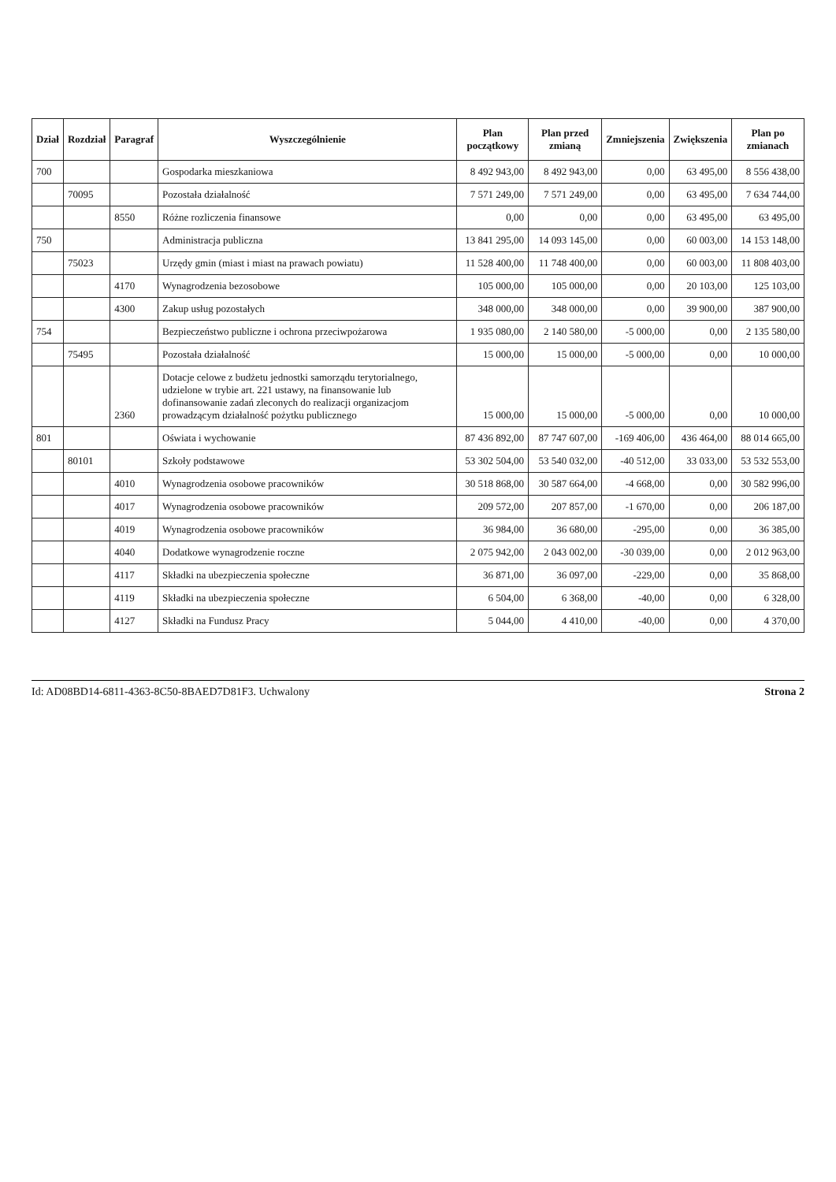| Dział | Rozdział | Paragraf | Wyszczególnienie | Plan początkowy | Plan przed zmianą | Zmniejszenia | Zwiększenia | Plan po zmianach |
| --- | --- | --- | --- | --- | --- | --- | --- | --- |
| 700 | | | Gospodarka mieszkaniowa | 8 492 943,00 | 8 492 943,00 | 0,00 | 63 495,00 | 8 556 438,00 |
| | 70095 | | Pozostała działalność | 7 571 249,00 | 7 571 249,00 | 0,00 | 63 495,00 | 7 634 744,00 |
| | | 8550 | Różne rozliczenia finansowe | 0,00 | 0,00 | 0,00 | 63 495,00 | 63 495,00 |
| 750 | | | Administracja publiczna | 13 841 295,00 | 14 093 145,00 | 0,00 | 60 003,00 | 14 153 148,00 |
| | 75023 | | Urzędy gmin (miast i miast na prawach powiatu) | 11 528 400,00 | 11 748 400,00 | 0,00 | 60 003,00 | 11 808 403,00 |
| | | 4170 | Wynagrodzenia bezosobowe | 105 000,00 | 105 000,00 | 0,00 | 20 103,00 | 125 103,00 |
| | | 4300 | Zakup usług pozostałych | 348 000,00 | 348 000,00 | 0,00 | 39 900,00 | 387 900,00 |
| 754 | | | Bezpieczeństwo publiczne i ochrona przeciwpożarowa | 1 935 080,00 | 2 140 580,00 | -5 000,00 | 0,00 | 2 135 580,00 |
| | 75495 | | Pozostała działalność | 15 000,00 | 15 000,00 | -5 000,00 | 0,00 | 10 000,00 |
| | | 2360 | Dotacje celowe z budżetu jednostki samorządu terytorialnego, udzielone w trybie art. 221 ustawy, na finansowanie lub dofinansowanie zadań zleconych do realizacji organizacjom prowadzącym działalność pożytku publicznego | 15 000,00 | 15 000,00 | -5 000,00 | 0,00 | 10 000,00 |
| 801 | | | Oświata i wychowanie | 87 436 892,00 | 87 747 607,00 | -169 406,00 | 436 464,00 | 88 014 665,00 |
| | 80101 | | Szkoły podstawowe | 53 302 504,00 | 53 540 032,00 | -40 512,00 | 33 033,00 | 53 532 553,00 |
| | | 4010 | Wynagrodzenia osobowe pracowników | 30 518 868,00 | 30 587 664,00 | -4 668,00 | 0,00 | 30 582 996,00 |
| | | 4017 | Wynagrodzenia osobowe pracowników | 209 572,00 | 207 857,00 | -1 670,00 | 0,00 | 206 187,00 |
| | | 4019 | Wynagrodzenia osobowe pracowników | 36 984,00 | 36 680,00 | -295,00 | 0,00 | 36 385,00 |
| | | 4040 | Dodatkowe wynagrodzenie roczne | 2 075 942,00 | 2 043 002,00 | -30 039,00 | 0,00 | 2 012 963,00 |
| | | 4117 | Składki na ubezpieczenia społeczne | 36 871,00 | 36 097,00 | -229,00 | 0,00 | 35 868,00 |
| | | 4119 | Składki na ubezpieczenia społeczne | 6 504,00 | 6 368,00 | -40,00 | 0,00 | 6 328,00 |
| | | 4127 | Składki na Fundusz Pracy | 5 044,00 | 4 410,00 | -40,00 | 0,00 | 4 370,00 |
Id: AD08BD14-6811-4363-8C50-8BAED7D81F3. Uchwalony Strona 2